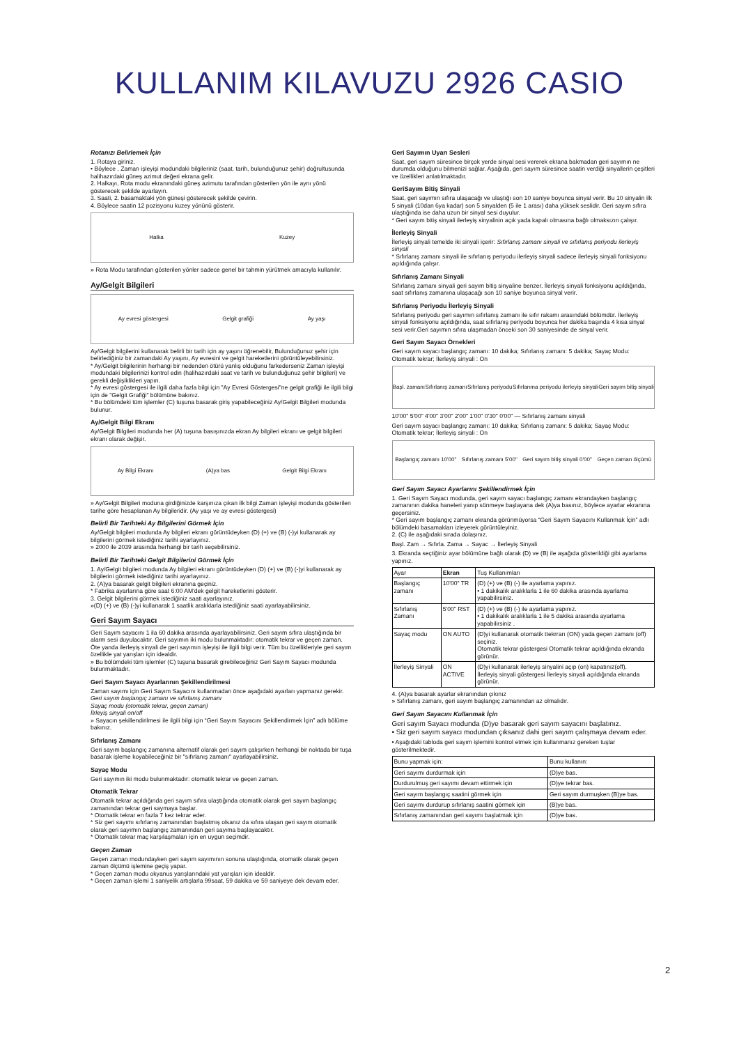KULLANIM KILAVUZU 2926 CASIO
Rotanızı Belirlemek İçin
1. Rotaya giriniz.
• Böylece , Zaman işleyişi modundaki bilgileriniz (saat, tarih, bulunduğunuz şehir) doğrultusunda halihazırdaki güneş azimut değeri ekrana gelir.
2. Halkayı, Rota modu ekranındaki güneş azimutu tarafından gösterilen yön ile aynı yönü gösterecek şekilde ayarlayın.
3. Saati, 2. basamaktaki yön güneşi gösterecek şekilde çevirin.
4. Böylece saatin 12 pozisyonu kuzey yönünü gösterir.
Halka Kuzey
» Rota Modu tarafından gösterilen yönler sadece genel bir tahmin yürütmek amacıyla kullanılır.
Ay/Gelgit Bilgileri
Ay evresi göstergesi Gelgit grafiği Ay yaşı
Ay/Gelgit bilgilerini kullanarak belirli bir tarih için ay yaşını öğrenebilir, Bulunduğunuz şehir için belirlediğiniz bir zamandaki Ay yaşını, Ay evresini ve gelgit hareketlerini görüntüleyebilirsiniz.
* Ay/Gelgit bilgilerinin herhangi bir nedenden ötürü yanlış olduğunu farkederseniz Zaman işleyişi modundaki bilgilerinizi kontrol edin (halihazırdaki saat ve tarih ve bulunduğunuz şehir bilgileri) ve gerekli değişiklikleri yapın.
* Ay evresi göstergesi ile ilgili daha fazla bilgi için "Ay Evresi Göstergesi"ne gelgit grafiği ile ilgili bilgi için de "Gelgit Grafiği" bölümüne bakınız.
* Bu bölümdeki tüm işlemler (C) tuşuna basarak giriş yapabileceğiniz Ay/Gelgit Bilgileri modunda bulunur.
Ay/Gelgit Bilgi Ekranı
Ay/Gelgit Bilgileri modunda her (A) tuşuna basışınızda ekran Ay bilgileri ekranı ve gelgit bilgileri ekranı olarak değişir.
Ay Bilgi Ekranı (A)ya bas Gelgit Bilgi Ekranı
» Ay/Gelgit Bilgileri moduna girdiğinizde karşınıza çıkan ilk bilgi Zaman işleyişi modunda gösterilen tarihe göre hesaplanan Ay bilgileridir. (Ay yaşı ve ay evresi göstergesi)
Belirli Bir Tarihteki Ay Bilgilerini Görmek İçin
Ay/Gelgit bilgileri modunda Ay bilgileri ekranı görüntüdeyken (D) (+) ve (B) (-)yi kullanarak ay bilgilerini görmek istediğiniz tarihi ayarlayınız.
» 2000 ile 2039 arasında herhangi bir tarih seçebilirsiniz.
Belirli Bir Tarihteki Gelgit Bilgilerini Görmek İçin
1. Ay/Gelgit bilgileri modunda Ay bilgileri ekranı görüntüdeyken (D) (+) ve (B) (-)yi kullanarak ay bilgilerini görmek istediğiniz tarihi ayarlayınız.
2. (A)ya basarak gelgit bilgileri ekranına geçiniz.
* Fabrika ayarlarına göre saat 6:00 AM'dek gelgit hareketlerini gösterir.
3. Gelgit bilgilerini görmek istediğiniz saati ayarlayınız.
»(D) (+) ve (B) (-)yi kullanarak 1 saatlik aralıklarla istediğiniz saati ayarlayabilirsiniz.
Geri Sayım Sayacı
Geri Sayım sayacını 1 ila 60 dakika arasında ayarlayabilirsiniz. Geri sayım sıfıra ulaştığında bir alarm sesi duyulacaktır. Geri sayımın iki modu bulunmaktadır: otomatik tekrar ve geçen zaman. Öte yanda ilerleyiş sinyali de geri sayımın işleyişi ile ilgili bilgi verir. Tüm bu özellikleriyle geri sayım özellikle yat yarışları için idealdir.
» Bu bölümdeki tüm işlemler (C) tuşuna basarak girebileceğiniz Geri Sayım Sayacı modunda bulunmaktadır.
Geri Sayım Sayacı Ayarlarının Şekillendirilmesi
Zaman sayımı için Geri Sayım Sayacını kullanmadan önce aşağıdaki ayarları yapmanız gerekir.
Geri sayım başlangıç zamanı ve sıfırlanış zamanı
Sayaç modu (otomatik tekrar, geçen zaman)
İlrleyiş sinyali on/off
» Sayacın şekillendirilmesi ile ilgili bilgi için “Geri Sayım Sayacını Şekillendirmek İçin” adlı bölüme bakınız.
Sıfırlanış Zamanı
Geri sayım başlangıç zamanına alternatif olarak geri sayım çalışırken herhangi bir noktada bir tuşa basarak işleme koyabileceğiniz bir "sıfırlanış zamanı" ayarlayabilirsiniz.
Sayaç Modu
Geri sayımın iki modu bulunmaktadır: otomatik tekrar ve geçen zaman.
Otomatik Tekrar
Otomatik tekrar açıldığında geri sayım sıfıra ulaştığında otomatik olarak geri sayım başlangıç zamanından tekrar geri saymaya başlar.
* Otomatik tekrar en fazla 7 kez tekrar eder.
* Siz geri sayımı sıfırlanış zamanından başlatmış olsanız da sıfıra ulaşan geri sayım otomatik olarak geri sayımın başlangıç zamanından geri sayıma başlayacaktır.
* Otomatik tekrar maç karşılaşmaları için en uygun seçimdir.
Geçen Zaman
Geçen zaman modundayken geri sayım sayımının sonuna ulaştığında, otomatik olarak geçen zaman ölçümü işlemine geçiş yapar.
* Geçen zaman modu okyanus yarışlarındaki yat yarışları için idealdir.
* Geçen zaman işlemi 1 saniyelik artışlarla 99saat, 59 dakika ve 59 saniyeye dek devam eder.
Geri Sayımın Uyarı Sesleri
Saat, geri sayım süresince birçok yerde sinyal sesi vererek ekrana bakmadan geri sayımın ne durumda olduğunu bilmenizi sağlar. Aşağıda, geri sayım süresince saatin verdiği sinyallerin çeşitleri ve özellikleri anlatılmaktadır.
GeriSayım Bitiş Sinyali
Saat, geri sayımın sıfıra ulaşacağı ve ulaştığı son 10 saniye boyunca sinyal verir. Bu 10 sinyalin ilk 5 sinyali (10dan 6ya kadar) son 5 sinyalden (5 ile 1 arası) daha yüksek seslidir. Geri sayım sıfıra ulaştığında ise daha uzun bir sinyal sesi duyulur.
* Geri sayım bitiş sinyali ilerleyiş sinyalinin açık yada kapalı olmasına bağlı olmaksızın çalışır.
İlerleyiş Sinyali
İlerleyiş sinyali temelde iki sinyali içerir: Sıfırlanış zamanı sinyali ve sıfırlanış periyodu ilerleyiş sinyali
* Sıfırlanış zamanı sinyali ile sıfırlanış periyodu ilerleyiş sinyali sadece ilerleyiş sinyali fonksiyonu açıldığında çalışır.
Sıfırlanış Zamanı Sinyali
Sıfırlanış zamanı sinyali geri sayım bitiş sinyaline benzer. İlerleyiş sinyali fonksiyonu açıldığında, saat sıfırlanış zamanına ulaşacağı son 10 saniye boyunca sinyal verir.
Sıfırlanış Periyodu İlerleyiş Sinyali
Sıfırlanış periyodu geri sayımın sıfırlanış zamanı ile sıfır rakamı arasındaki bölümdür. İlerleyiş sinyali fonksiyonu açıldığında, saat sıfırlanış periyodu boyunca her dakika başında 4 kısa sinyal sesi verir.Geri sayımın sıfıra ulaşmadan önceki son 30 saniyesinde de sinyal verir.
Geri Sayım Sayacı Örnekleri
Geri sayım sayacı başlangıç zamanı: 10 dakika; Sıfırlanış zamanı: 5 dakika; Sayaç Modu: Otomatik tekrar; İlerleyiş sinyali : On
Başl. zamanı Sıfırlanış zamanı Sıfırlanış periyodu Sıfırlanma periyodu ilerleyiş sinyali Geri sayım bitiş sinyali
10'00" 5'00" 4'00" 3'00" 2'00" 1'00" 0'30" 0'00" — Sıfırlanış zamanı sinyali
Geri sayım sayacı başlangıç zamanı: 10 dakika; Sıfırlanış zamanı: 5 dakika; Sayaç Modu: Otomatik tekrar; İlerleyiş sinyali : On
Başlangıç zamanı 10'00" Sıfırlanış zamanı 5'00" Geri sayım bitiş sinyali 0'00" Geçen zaman ölçümü
Geri Sayım Sayacı Ayarlarını Şekillendirmek İçin
1. Geri Sayım Sayacı modunda, geri sayım sayacı başlangıç zamanı ekrandayken başlangıç zamanının dakika haneleri yanıp sönmeye başlayana dek (A)ya basınız, böylece ayarlar ekranına geçersiniz.
* Geri sayım başlangıç zamanı ekranda görünmüyorsa “Geri Sayım Sayacını Kullanmak İçin” adlı bölümdeki basamakları izleyerek görüntüleyiniz.
2. (C) ile aşağıdaki sırada dolaşınız.
Başl. Zam → Sıfırla. Zama → Sayac → İlerleyiş Sinyali
3. Ekranda seçtiğiniz ayar bölümüne bağlı olarak (D) ve (B) ile aşağıda gösterildiği gibi ayarlama yapınız.
| Ayar | Ekran | Tuş Kullanımları |
| --- | --- | --- |
| Başlangıç zamanı | 10'00" TR | (D) (+) ve (B) (-) ile ayarlama yapınız. • 1 dakikalık aralıklarla 1 ile 60 dakika arasında ayarlama yapabilirsiniz. |
| Sıfırlanış Zamanı | 5'00" RST | (D) (+) ve (B) (-) ile ayarlama yapınız. • 1 dakikalık aralıklarla 1 ile 5 dakika arasında ayarlama yapabilirsiniz . |
| Sayaç modu | ON AUTO | (D)yi kullanarak otomatik ttekrrarı (ON) yada geçen zamanı (off) seçiniz. Otomatik tekrar göstergesi Otomatik tekrar açıldığında ekranda görünür. |
| İlerleyiş Sinyali | ON ACTIVE | (D)yi kullanarak ilerleyiş sinyalini açıp (on) kapatınız(off). İlerleyiş sinyali göstergesi İlerleyiş sinyali açıldığında ekranda görünür. |
4. (A)ya basarak ayarlar ekranından çıkınız
» Sıfırlanış zamanı, geri sayım başlangıç zamanından az olmalıdır.
Geri Sayım Sayacını Kullanmak İçin
Geri sayım Sayacı modunda (D)ye basarak geri sayım sayacını başlatınız.
• Siz geri sayım sayacı modundan çıksanız dahi geri sayım çalışmaya devam eder.
• Aşağıdaki tabloda geri sayım işlemini kontrol etmek için kullanmanız gereken tuşlar gösterilmektedir.
| Bunu yapmak için: | Bunu kullanın: |
| --- | --- |
| Geri sayımı durdurmak için | (D)ye bas. |
| Durdurulmuş geri sayımı devam ettirmek için | (D)ye tekrar bas. |
| Geri sayım başlangıç saatini görmek için | Geri sayım durmuşken (B)ye bas. |
| Geri sayımı durdurup sıfırlanış saatini görmek için | (B)ye bas. |
| Sıfırlanış zamanından geri sayımı başlatmak için | (D)ye bas. |
2